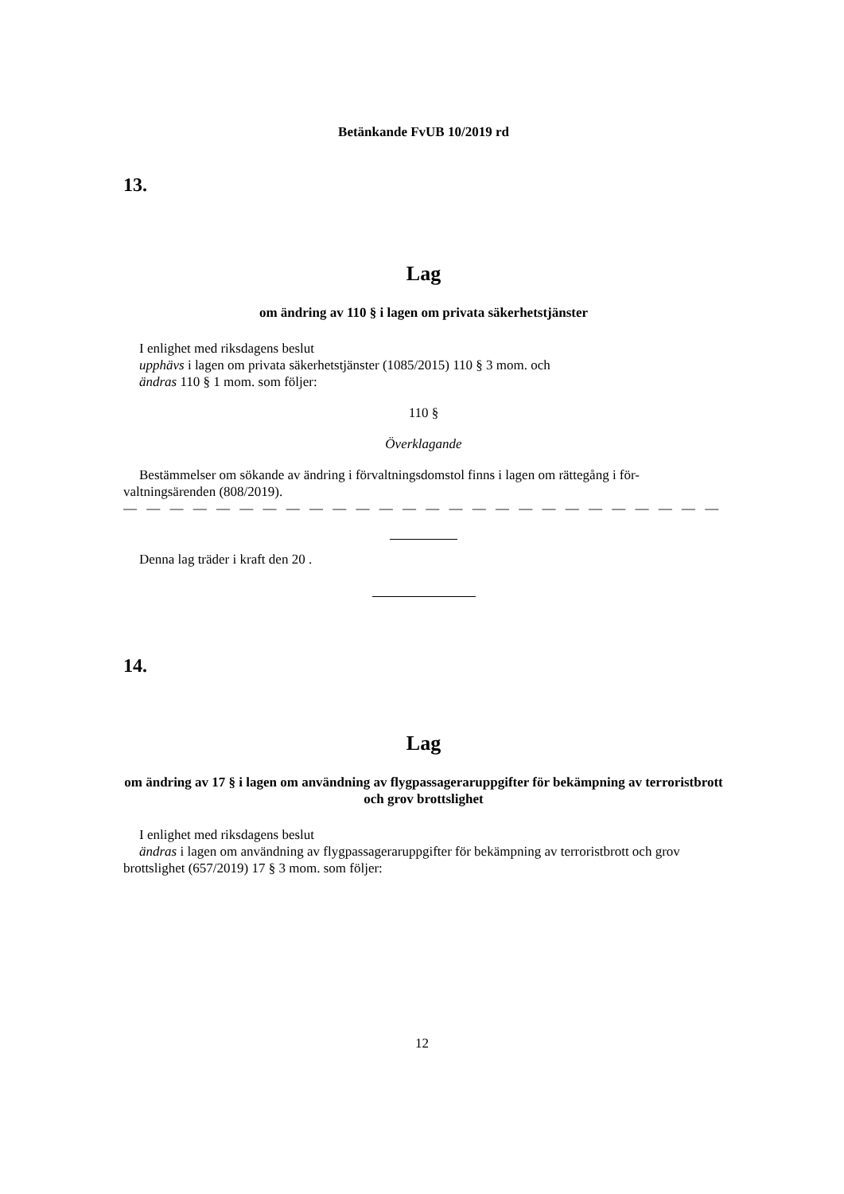Betänkande FvUB 10/2019 rd
13.
Lag
om ändring av 110 § i lagen om privata säkerhetstjänster
I enlighet med riksdagens beslut
upphävs i lagen om privata säkerhetstjänster (1085/2015) 110 § 3 mom. och
ändras 110 § 1 mom. som följer:
110 §
Överklagande
Bestämmelser om sökande av ändring i förvaltningsdomstol finns i lagen om rättegång i för-valtningsärenden (808/2019).
— — — — — — — — — — — — — — — — — — — — — — — — — —
Denna lag träder i kraft den 20 .
14.
Lag
om ändring av 17 § i lagen om användning av flygpassageraruppgifter för bekämpning av terroristbrott och grov brottslighet
I enlighet med riksdagens beslut
ändras i lagen om användning av flygpassageraruppgifter för bekämpning av terroristbrott och grov brottslighet (657/2019) 17 § 3 mom. som följer:
12